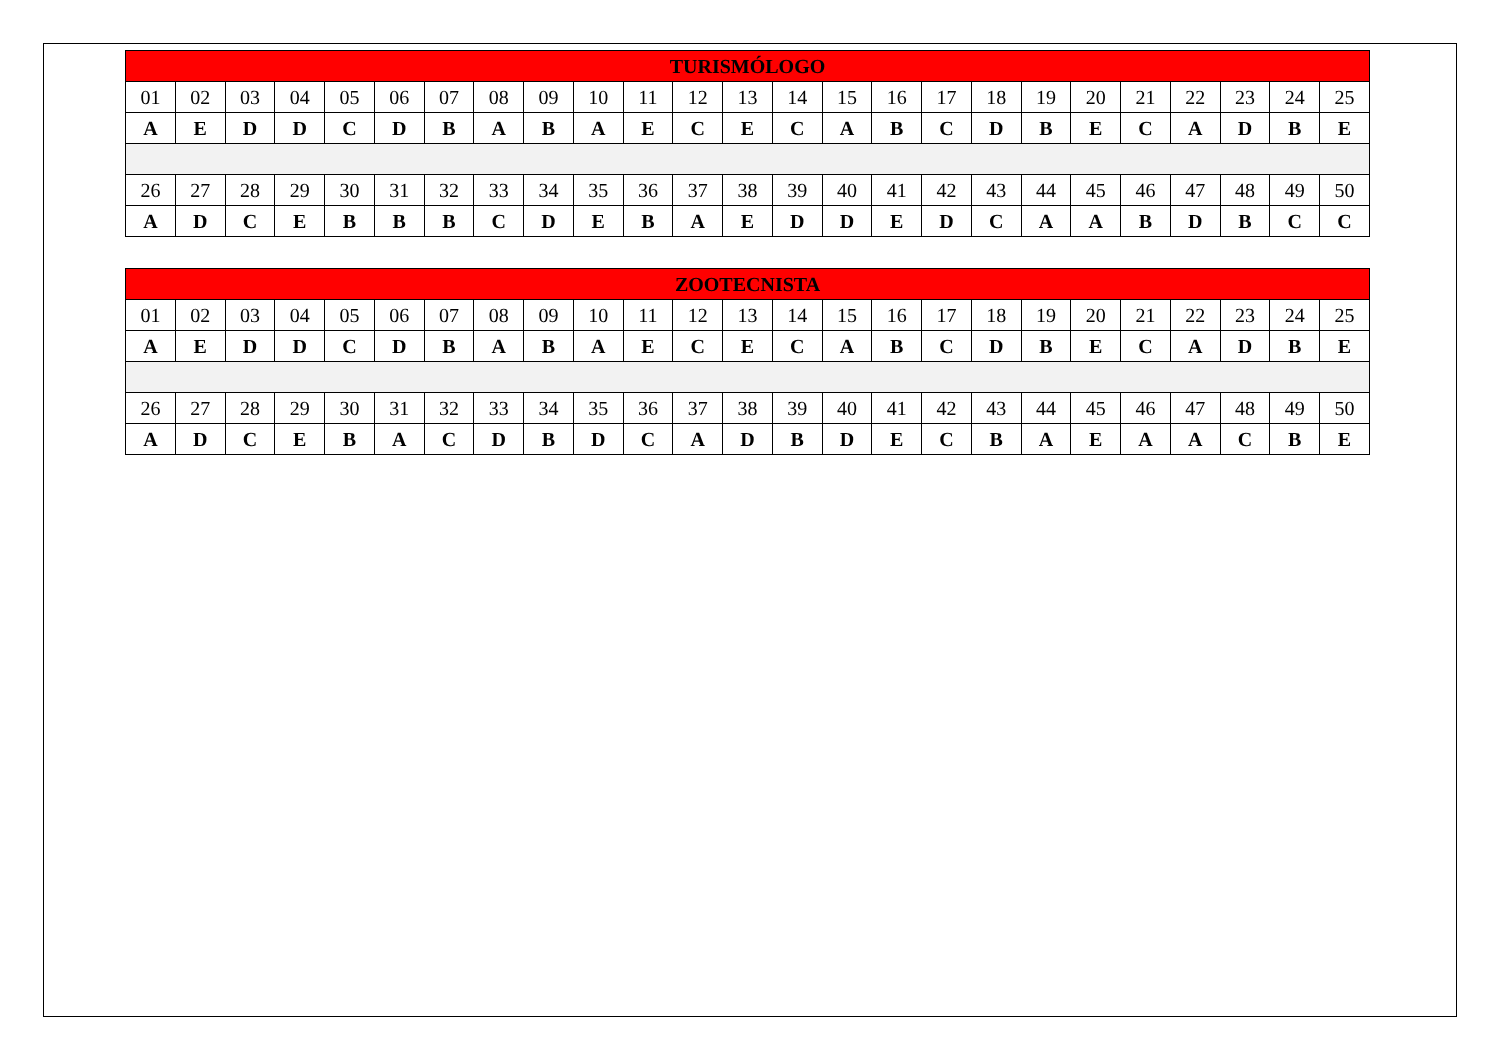| TURISMÓLOGO | | | | | | | | | | | | | | | | | | | | | | | | |
| --- | --- | --- | --- | --- | --- | --- | --- | --- | --- | --- | --- | --- | --- | --- | --- | --- | --- | --- | --- | --- | --- | --- | --- | --- |
| 01 | 02 | 03 | 04 | 05 | 06 | 07 | 08 | 09 | 10 | 11 | 12 | 13 | 14 | 15 | 16 | 17 | 18 | 19 | 20 | 21 | 22 | 23 | 24 | 25 |
| A | E | D | D | C | D | B | A | B | A | E | C | E | C | A | B | C | D | B | E | C | A | D | B | E |
| 26 | 27 | 28 | 29 | 30 | 31 | 32 | 33 | 34 | 35 | 36 | 37 | 38 | 39 | 40 | 41 | 42 | 43 | 44 | 45 | 46 | 47 | 48 | 49 | 50 |
| A | D | C | E | B | B | B | C | D | E | B | A | E | D | D | E | D | C | A | A | B | D | B | C | C |
| ZOOTECNISTA | | | | | | | | | | | | | | | | | | | | | | | | |
| --- | --- | --- | --- | --- | --- | --- | --- | --- | --- | --- | --- | --- | --- | --- | --- | --- | --- | --- | --- | --- | --- | --- | --- | --- |
| 01 | 02 | 03 | 04 | 05 | 06 | 07 | 08 | 09 | 10 | 11 | 12 | 13 | 14 | 15 | 16 | 17 | 18 | 19 | 20 | 21 | 22 | 23 | 24 | 25 |
| A | E | D | D | C | D | B | A | B | A | E | C | E | C | A | B | C | D | B | E | C | A | D | B | E |
| 26 | 27 | 28 | 29 | 30 | 31 | 32 | 33 | 34 | 35 | 36 | 37 | 38 | 39 | 40 | 41 | 42 | 43 | 44 | 45 | 46 | 47 | 48 | 49 | 50 |
| A | D | C | E | B | A | C | D | B | D | C | A | D | B | D | E | C | B | A | E | A | A | C | B | E |